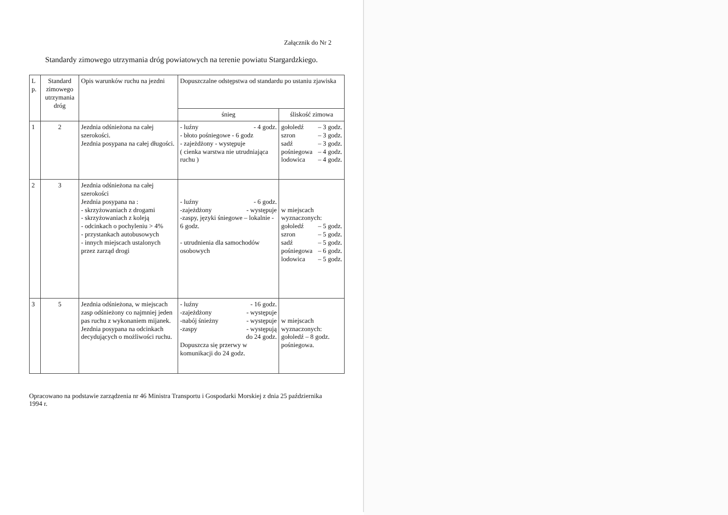Załącznik do Nr 2
Standardy zimowego utrzymania dróg powiatowych na terenie powiatu Stargardzkiego.
| L p. | Standard zimowego utrzymania dróg | Opis warunków ruchu na jezdni | Dopuszczalne odstępstwa od standardu po ustaniu zjawiska | |
| --- | --- | --- | --- | --- |
| | | | śnieg | śliskość zimowa |
| 1 | 2 | Jezdnia odśnieżona na całej szerokości. Jezdnia posypana na całej długości. | - luźny - 4 godz. - błoto pośniegowe - 6 godz - zajeżdżony - występuje ( cienka warstwa nie utrudniająca ruchu ) | gołoledź – 3 godz. szron – 3 godz. sadź – 3 godz. pośniegowa – 4 godz. lodowica – 4 godz. |
| 2 | 3 | Jezdnia odśnieżona na całej szerokości Jezdnia posypana na : - skrzyżowaniach z drogami - skrzyżowaniach z koleją - odcinkach o pochyleniu > 4% - przystankach autobusowych - innych miejscach ustalonych przez zarząd drogi | - luźny - 6 godz. -zajeżdżony - występuje -zaspy, języki śniegowe – lokalnie - 6 godz. - utrudnienia dla samochodów osobowych | w miejscach wyznaczonych: gołoledź – 5 godz. szron – 5 godz. sadź – 5 godz. pośniegowa – 6 godz. lodowica – 5 godz. |
| 3 | 5 | Jezdnia odśnieżona, w miejscach zasp odśnieżony co najmniej jeden pas ruchu z wykonaniem mijanek. Jezdnia posypana na odcinkach decydujących o możliwości ruchu. | - luźny - 16 godz. -zajeżdżony - występuje -nabój śnieżny - występuje -zaspy - występują do 24 godz. Dopuszcza się przerwy w komunikacji do 24 godz. | w miejscach wyznaczonych: gołoledź – 8 godz. pośniegowa. |
Opracowano na podstawie zarządzenia nr 46 Ministra Transportu i Gospodarki Morskiej z dnia 25 października 1994 r.